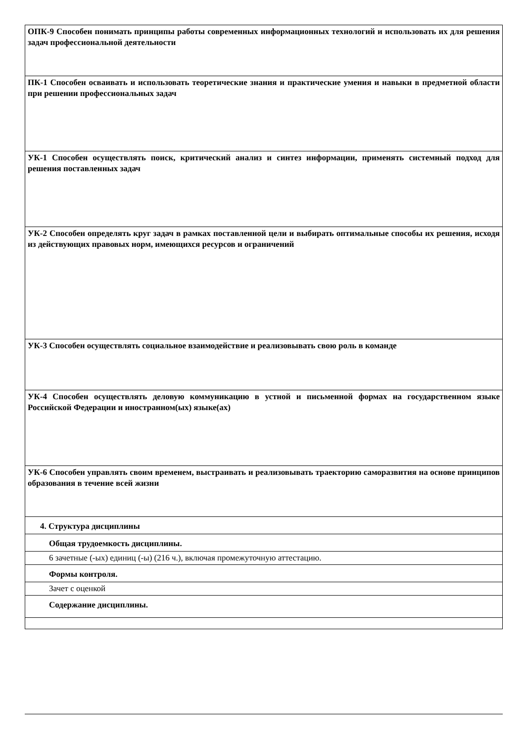| ОПК-9 Способен понимать принципы работы современных информационных технологий и использовать их для решения задач профессиональной деятельности |
| ПК-1 Способен осваивать и использовать теоретические знания и практические умения и навыки в предметной области при решении профессиональных задач |
| УК-1 Способен осуществлять поиск, критический анализ и синтез информации, применять системный подход для решения поставленных задач |
| УК-2 Способен определять круг задач в рамках поставленной цели и выбирать оптимальные способы их решения, исходя из действующих правовых норм, имеющихся ресурсов и ограничений |
| УК-3 Способен осуществлять социальное взаимодействие и реализовывать свою роль в команде |
| УК-4 Способен осуществлять деловую коммуникацию в устной и письменной формах на государственном языке Российской Федерации и иностранном(ых) языке(ах) |
| УК-6 Способен управлять своим временем, выстраивать и реализовывать траекторию саморазвития на основе принципов образования в течение всей жизни |
| 4. Структура дисциплины |
| Общая трудоемкость дисциплины. |
| 6 зачетные (-ых) единиц (-ы) (216 ч.), включая промежуточную аттестацию. |
| Формы контроля. |
| Зачет с оценкой |
| Содержание дисциплины. |